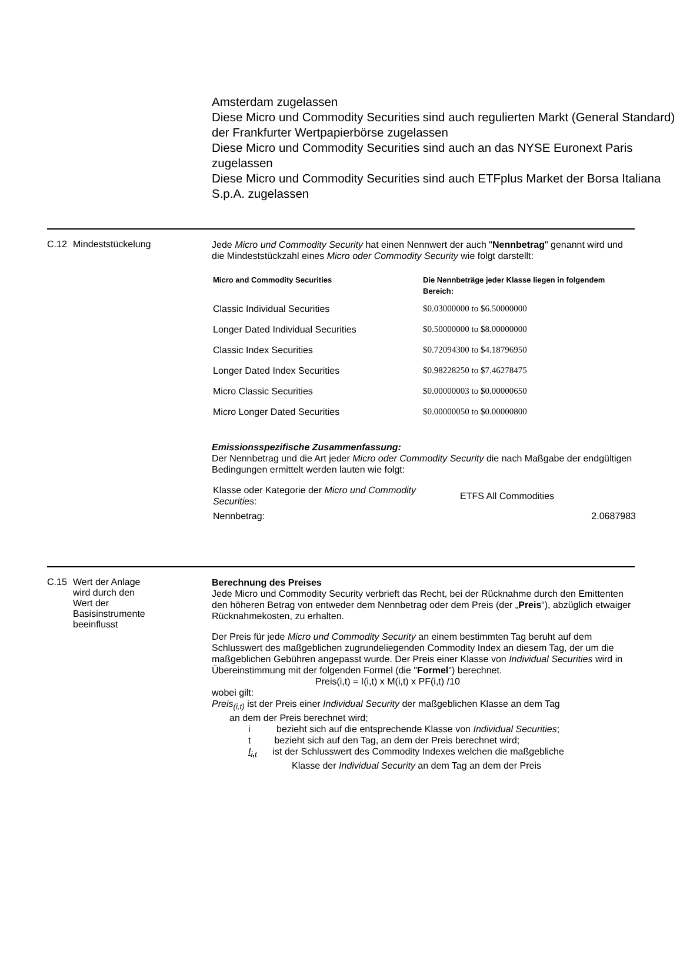Amsterdam zugelassen
Diese Micro und Commodity Securities sind auch regulierten Markt (General Standard) der Frankfurter Wertpapierbörse zugelassen
Diese Micro und Commodity Securities sind auch an das NYSE Euronext Paris zugelassen
Diese Micro und Commodity Securities sind auch ETFplus Market der Borsa Italiana S.p.A. zugelassen
C.12 Mindeststückelung
Jede Micro und Commodity Security hat einen Nennwert der auch "Nennbetrag" genannt wird und die Mindeststückzahl eines Micro oder Commodity Security wie folgt darstellt:
| Micro and Commodity Securities | Die Nennbeträge jeder Klasse liegen in folgendem Bereich: |
| --- | --- |
| Classic Individual Securities | $0.03000000 to $6.50000000 |
| Longer Dated Individual Securities | $0.50000000 to $8.00000000 |
| Classic Index Securities | $0.72094300 to $4.18796950 |
| Longer Dated Index Securities | $0.98228250 to $7.46278475 |
| Micro Classic Securities | $0.00000003 to $0.00000650 |
| Micro Longer Dated Securities | $0.00000050 to $0.00000800 |
Emissionsspezifische Zusammenfassung:
Der Nennbetrag und die Art jeder Micro oder Commodity Security die nach Maßgabe der endgültigen Bedingungen ermittelt werden lauten wie folgt:
| Klasse oder Kategorie der Micro und Commodity Securities : | ETFS All Commodities |
| Nennbetrag: | 2.0687983 |
C.15 Wert der Anlage
wird durch den
Wert der
Basisinstrumente
beeinflusst
Berechnung des Preises
Jede Micro und Commodity Security verbrieft das Recht, bei der Rücknahme durch den Emittenten den höheren Betrag von entweder dem Nennbetrag oder dem Preis (der „Preis“), abzüglich etwaiger Rücknahmekosten, zu erhalten.
Der Preis für jede Micro und Commodity Security an einem bestimmten Tag beruht auf dem Schlusswert des maßgeblichen zugrundeliegenden Commodity Index an diesem Tag, der um die maßgeblichen Gebühren angepasst wurde. Der Preis einer Klasse von Individual Securities wird in Übereinstimmung mit der folgenden Formel (die "Formel") berechnet.
Preis(i,t) = I(i,t) x M(i,t) x PF(i,t) /10
wobei gilt:
Preis<sub>(i,t)</sub> ist der Preis einer Individual Security der maßgeblichen Klasse an dem Tag
an dem der Preis berechnet wird;
i bezieht sich auf die entsprechende Klasse von Individual Securities;
t bezieht sich auf den Tag, an dem der Preis berechnet wird;
I<sub>i,t</sub> ist der Schlusswert des Commodity Indexes welchen die maßgebliche
Klasse der Individual Security an dem Tag an dem der Preis